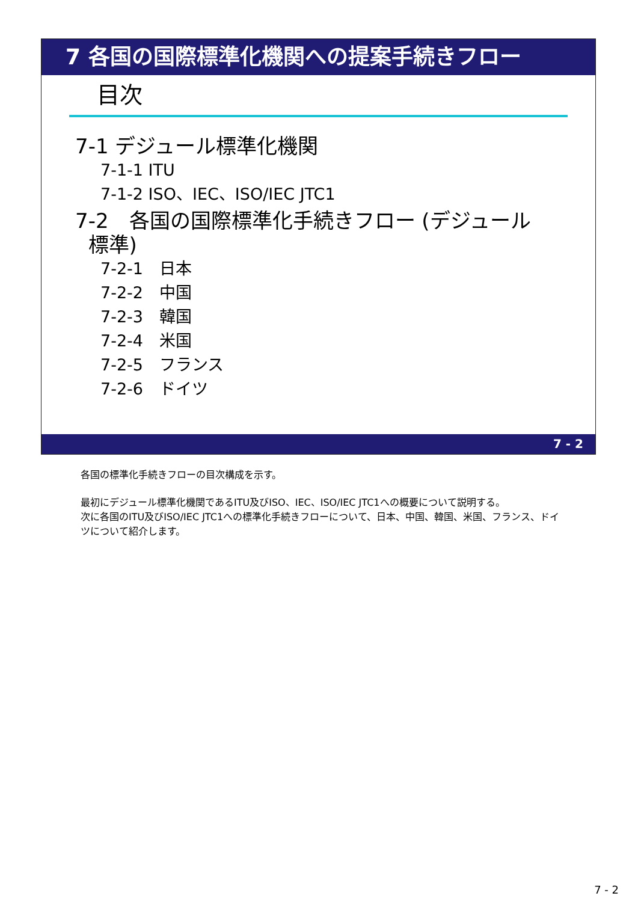7 各国の国際標準化機関への提案手続きフロー
目次
7-1 デジュール標準化機関
7-1-1 ITU
7-1-2 ISO、IEC、ISO/IEC JTC1
7-2　各国の国際標準化手続きフロー (デジュール
標準)
7-2-1　日本
7-2-2　中国
7-2-3　韓国
7-2-4　米国
7-2-5　フランス
7-2-6　ドイツ
7 - 2
各国の標準化手続きフローの目次構成を示す。
最初にデジュール標準化機関であるITU及びISO、IEC、ISO/IEC JTC1への概要について説明する。
次に各国のITU及びISO/IEC JTC1への標準化手続きフローについて、日本、中国、韓国、米国、フランス、ドイツについて紹介します。
7 - 2